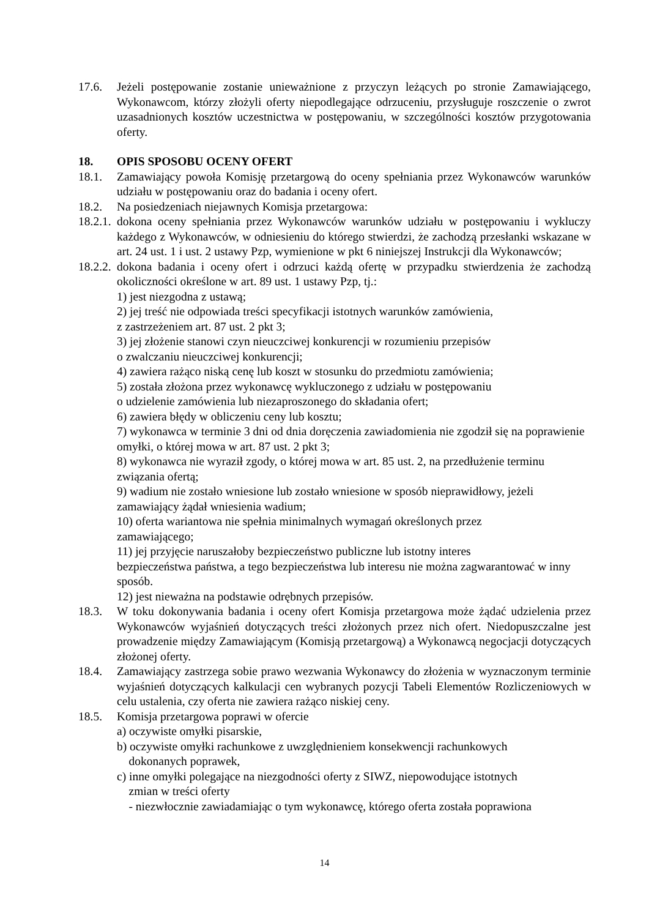17.6. Jeżeli postępowanie zostanie unieważnione z przyczyn leżących po stronie Zamawiającego, Wykonawcom, którzy złożyli oferty niepodlegające odrzuceniu, przysługuje roszczenie o zwrot uzasadnionych kosztów uczestnictwa w postępowaniu, w szczególności kosztów przygotowania oferty.
18. OPIS SPOSOBU OCENY OFERT
18.1. Zamawiający powoła Komisję przetargową do oceny spełniania przez Wykonawców warunków udziału w postępowaniu oraz do badania i oceny ofert.
18.2. Na posiedzeniach niejawnych Komisja przetargowa:
18.2.1.
dokona oceny spełniania przez Wykonawców warunków udziału w postępowaniu i wykluczy każdego z Wykonawców, w odniesieniu do którego stwierdzi, że zachodzą przesłanki wskazane w art. 24 ust. 1 i ust. 2 ustawy Pzp, wymienione w pkt 6 niniejszej Instrukcji dla Wykonawców;
18.2.2.
dokona badania i oceny ofert i odrzuci każdą ofertę w przypadku stwierdzenia że zachodzą okoliczności określone w art. 89 ust. 1 ustawy Pzp, tj.:
1) jest niezgodna z ustawą;
2) jej treść nie odpowiada treści specyfikacji istotnych warunków zamówienia,
z zastrzeżeniem art. 87 ust. 2 pkt 3;
3) jej złożenie stanowi czyn nieuczciwej konkurencji w rozumieniu przepisów
o zwalczaniu nieuczciwej konkurencji;
4) zawiera rażąco niską cenę lub koszt w stosunku do przedmiotu zamówienia;
5) została złożona przez wykonawcę wykluczonego z udziału w postępowaniu
o udzielenie zamówienia lub niezaproszonego do składania ofert;
6) zawiera błędy w obliczeniu ceny lub kosztu;
7) wykonawca w terminie 3 dni od dnia doręczenia zawiadomienia nie zgodził się na poprawienie omyłki, o której mowa w art. 87 ust. 2 pkt 3;
8) wykonawca nie wyraził zgody, o której mowa w art. 85 ust. 2, na przedłużenie terminu związania ofertą;
9) wadium nie zostało wniesione lub zostało wniesione w sposób nieprawidłowy, jeżeli zamawiający żądał wniesienia wadium;
10) oferta wariantowa nie spełnia minimalnych wymagań określonych przez
zamawiającego;
11) jej przyjęcie naruszałoby bezpieczeństwo publiczne lub istotny interes
bezpieczeństwa państwa, a tego bezpieczeństwa lub interesu nie można zagwarantować w inny sposób.
12) jest nieważna na podstawie odrębnych przepisów.
18.3. W toku dokonywania badania i oceny ofert Komisja przetargowa może żądać udzielenia przez Wykonawców wyjaśnień dotyczących treści złożonych przez nich ofert. Niedopuszczalne jest prowadzenie między Zamawiającym (Komisją przetargową) a Wykonawcą negocjacji dotyczących złożonej oferty.
18.4. Zamawiający zastrzega sobie prawo wezwania Wykonawcy do złożenia w wyznaczonym terminie wyjaśnień dotyczących kalkulacji cen wybranych pozycji Tabeli Elementów Rozliczeniowych w celu ustalenia, czy oferta nie zawiera rażąco niskiej ceny.
18.5. Komisja przetargowa poprawi w ofercie
a) oczywiste omyłki pisarskie,
b) oczywiste omyłki rachunkowe z uwzględnieniem konsekwencji rachunkowych
dokonanych poprawek,
c) inne omyłki polegające na niezgodności oferty z SIWZ, niepowodujące istotnych
zmian w treści oferty
- niezwłocznie zawiadamiając o tym wykonawcę, którego oferta została poprawiona
14